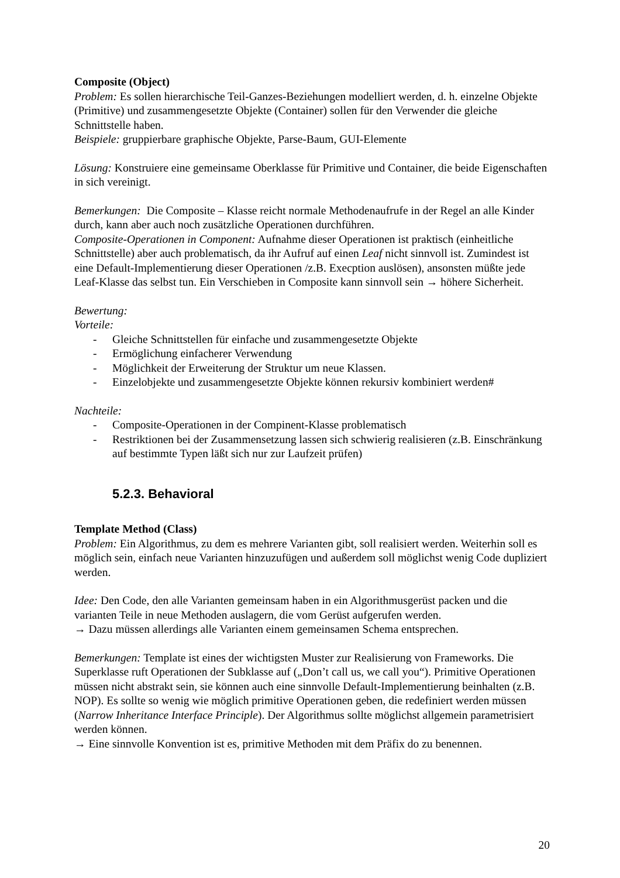Composite (Object)
Problem: Es sollen hierarchische Teil-Ganzes-Beziehungen modelliert werden, d. h. einzelne Objekte (Primitive) und zusammengesetzte Objekte (Container) sollen für den Verwender die gleiche Schnittstelle haben.
Beispiele: gruppierbare graphische Objekte, Parse-Baum, GUI-Elemente
Lösung: Konstruiere eine gemeinsame Oberklasse für Primitive und Container, die beide Eigenschaften in sich vereinigt.
Bemerkungen: Die Composite – Klasse reicht normale Methodenaufrufe in der Regel an alle Kinder durch, kann aber auch noch zusätzliche Operationen durchführen.
Composite-Operationen in Component: Aufnahme dieser Operationen ist praktisch (einheitliche Schnittstelle) aber auch problematisch, da ihr Aufruf auf einen Leaf nicht sinnvoll ist. Zumindest ist eine Default-Implementierung dieser Operationen /z.B. Execption auslösen), ansonsten müßte jede Leaf-Klasse das selbst tun. Ein Verschieben in Composite kann sinnvoll sein → höhere Sicherheit.
Bewertung:
Vorteile:
- Gleiche Schnittstellen für einfache und zusammengesetzte Objekte
- Ermöglichung einfacherer Verwendung
- Möglichkeit der Erweiterung der Struktur um neue Klassen.
- Einzelobjekte und zusammengesetzte Objekte können rekursiv kombiniert werden#
Nachteile:
- Composite-Operationen in der Compinent-Klasse problematisch
- Restriktionen bei der Zusammensetzung lassen sich schwierig realisieren (z.B. Einschränkung auf bestimmte Typen läßt sich nur zur Laufzeit prüfen)
5.2.3. Behavioral
Template Method (Class)
Problem: Ein Algorithmus, zu dem es mehrere Varianten gibt, soll realisiert werden. Weiterhin soll es möglich sein, einfach neue Varianten hinzuzufügen und außerdem soll möglichst wenig Code dupliziert werden.
Idee: Den Code, den alle Varianten gemeinsam haben in ein Algorithmusgerüst packen und die varianten Teile in neue Methoden auslagern, die vom Gerüst aufgerufen werden.
→ Dazu müssen allerdings alle Varianten einem gemeinsamen Schema entsprechen.
Bemerkungen: Template ist eines der wichtigsten Muster zur Realisierung von Frameworks. Die Superklasse ruft Operationen der Subklasse auf („Don’t call us, we call you“). Primitive Operationen müssen nicht abstrakt sein, sie können auch eine sinnvolle Default-Implementierung beinhalten (z.B. NOP). Es sollte so wenig wie möglich primitive Operationen geben, die redefiniert werden müssen (Narrow Inheritance Interface Principle). Der Algorithmus sollte möglichst allgemein parametrisiert werden können.
→ Eine sinnvolle Konvention ist es, primitive Methoden mit dem Präfix do zu benennen.
20